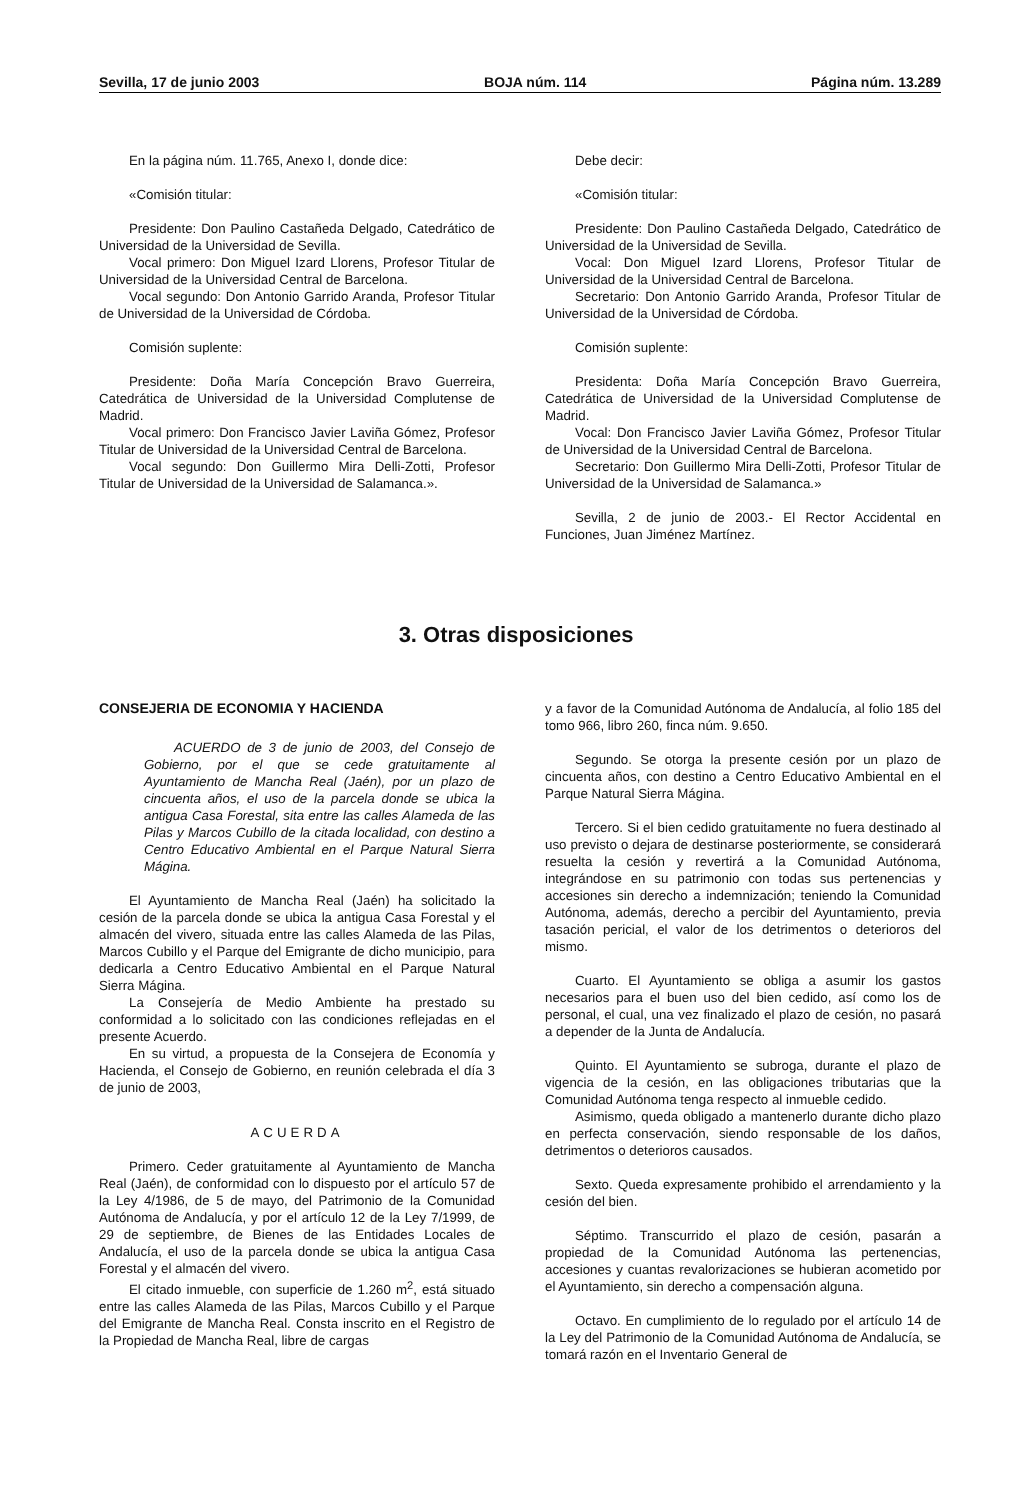Sevilla, 17 de junio 2003 BOJA núm. 114 Página núm. 13.289
En la página núm. 11.765, Anexo I, donde dice:
«Comisión titular:
Presidente: Don Paulino Castañeda Delgado, Catedrático de Universidad de la Universidad de Sevilla.
Vocal primero: Don Miguel Izard Llorens, Profesor Titular de Universidad de la Universidad Central de Barcelona.
Vocal segundo: Don Antonio Garrido Aranda, Profesor Titular de Universidad de la Universidad de Córdoba.
Comisión suplente:
Presidente: Doña María Concepción Bravo Guerreira, Catedrática de Universidad de la Universidad Complutense de Madrid.
Vocal primero: Don Francisco Javier Laviña Gómez, Profesor Titular de Universidad de la Universidad Central de Barcelona.
Vocal segundo: Don Guillermo Mira Delli-Zotti, Profesor Titular de Universidad de la Universidad de Salamanca.».
Debe decir:
«Comisión titular:
Presidente: Don Paulino Castañeda Delgado, Catedrático de Universidad de la Universidad de Sevilla.
Vocal: Don Miguel Izard Llorens, Profesor Titular de Universidad de la Universidad Central de Barcelona.
Secretario: Don Antonio Garrido Aranda, Profesor Titular de Universidad de la Universidad de Córdoba.
Comisión suplente:
Presidenta: Doña María Concepción Bravo Guerreira, Catedrática de Universidad de la Universidad Complutense de Madrid.
Vocal: Don Francisco Javier Laviña Gómez, Profesor Titular de Universidad de la Universidad Central de Barcelona.
Secretario: Don Guillermo Mira Delli-Zotti, Profesor Titular de Universidad de la Universidad de Salamanca.»
Sevilla, 2 de junio de 2003.- El Rector Accidental en Funciones, Juan Jiménez Martínez.
3. Otras disposiciones
CONSEJERIA DE ECONOMIA Y HACIENDA
ACUERDO de 3 de junio de 2003, del Consejo de Gobierno, por el que se cede gratuitamente al Ayuntamiento de Mancha Real (Jaén), por un plazo de cincuenta años, el uso de la parcela donde se ubica la antigua Casa Forestal, sita entre las calles Alameda de las Pilas y Marcos Cubillo de la citada localidad, con destino a Centro Educativo Ambiental en el Parque Natural Sierra Mágina.
El Ayuntamiento de Mancha Real (Jaén) ha solicitado la cesión de la parcela donde se ubica la antigua Casa Forestal y el almacén del vivero, situada entre las calles Alameda de las Pilas, Marcos Cubillo y el Parque del Emigrante de dicho municipio, para dedicarla a Centro Educativo Ambiental en el Parque Natural Sierra Mágina.
La Consejería de Medio Ambiente ha prestado su conformidad a lo solicitado con las condiciones reflejadas en el presente Acuerdo.
En su virtud, a propuesta de la Consejera de Economía y Hacienda, el Consejo de Gobierno, en reunión celebrada el día 3 de junio de 2003,
ACUERDA
Primero. Ceder gratuitamente al Ayuntamiento de Mancha Real (Jaén), de conformidad con lo dispuesto por el artículo 57 de la Ley 4/1986, de 5 de mayo, del Patrimonio de la Comunidad Autónoma de Andalucía, y por el artículo 12 de la Ley 7/1999, de 29 de septiembre, de Bienes de las Entidades Locales de Andalucía, el uso de la parcela donde se ubica la antigua Casa Forestal y el almacén del vivero.
El citado inmueble, con superficie de 1.260 m<sup>2</sup>, está situado entre las calles Alameda de las Pilas, Marcos Cubillo y el Parque del Emigrante de Mancha Real. Consta inscrito en el Registro de la Propiedad de Mancha Real, libre de cargas
y a favor de la Comunidad Autónoma de Andalucía, al folio 185 del tomo 966, libro 260, finca núm. 9.650.
Segundo. Se otorga la presente cesión por un plazo de cincuenta años, con destino a Centro Educativo Ambiental en el Parque Natural Sierra Mágina.
Tercero. Si el bien cedido gratuitamente no fuera destinado al uso previsto o dejara de destinarse posteriormente, se considerará resuelta la cesión y revertirá a la Comunidad Autónoma, integrándose en su patrimonio con todas sus pertenencias y accesiones sin derecho a indemnización; teniendo la Comunidad Autónoma, además, derecho a percibir del Ayuntamiento, previa tasación pericial, el valor de los detrimentos o deterioros del mismo.
Cuarto. El Ayuntamiento se obliga a asumir los gastos necesarios para el buen uso del bien cedido, así como los de personal, el cual, una vez finalizado el plazo de cesión, no pasará a depender de la Junta de Andalucía.
Quinto. El Ayuntamiento se subroga, durante el plazo de vigencia de la cesión, en las obligaciones tributarias que la Comunidad Autónoma tenga respecto al inmueble cedido.
Asimismo, queda obligado a mantenerlo durante dicho plazo en perfecta conservación, siendo responsable de los daños, detrimentos o deterioros causados.
Sexto. Queda expresamente prohibido el arrendamiento y la cesión del bien.
Séptimo. Transcurrido el plazo de cesión, pasarán a propiedad de la Comunidad Autónoma las pertenencias, accesiones y cuantas revalorizaciones se hubieran acometido por el Ayuntamiento, sin derecho a compensación alguna.
Octavo. En cumplimiento de lo regulado por el artículo 14 de la Ley del Patrimonio de la Comunidad Autónoma de Andalucía, se tomará razón en el Inventario General de